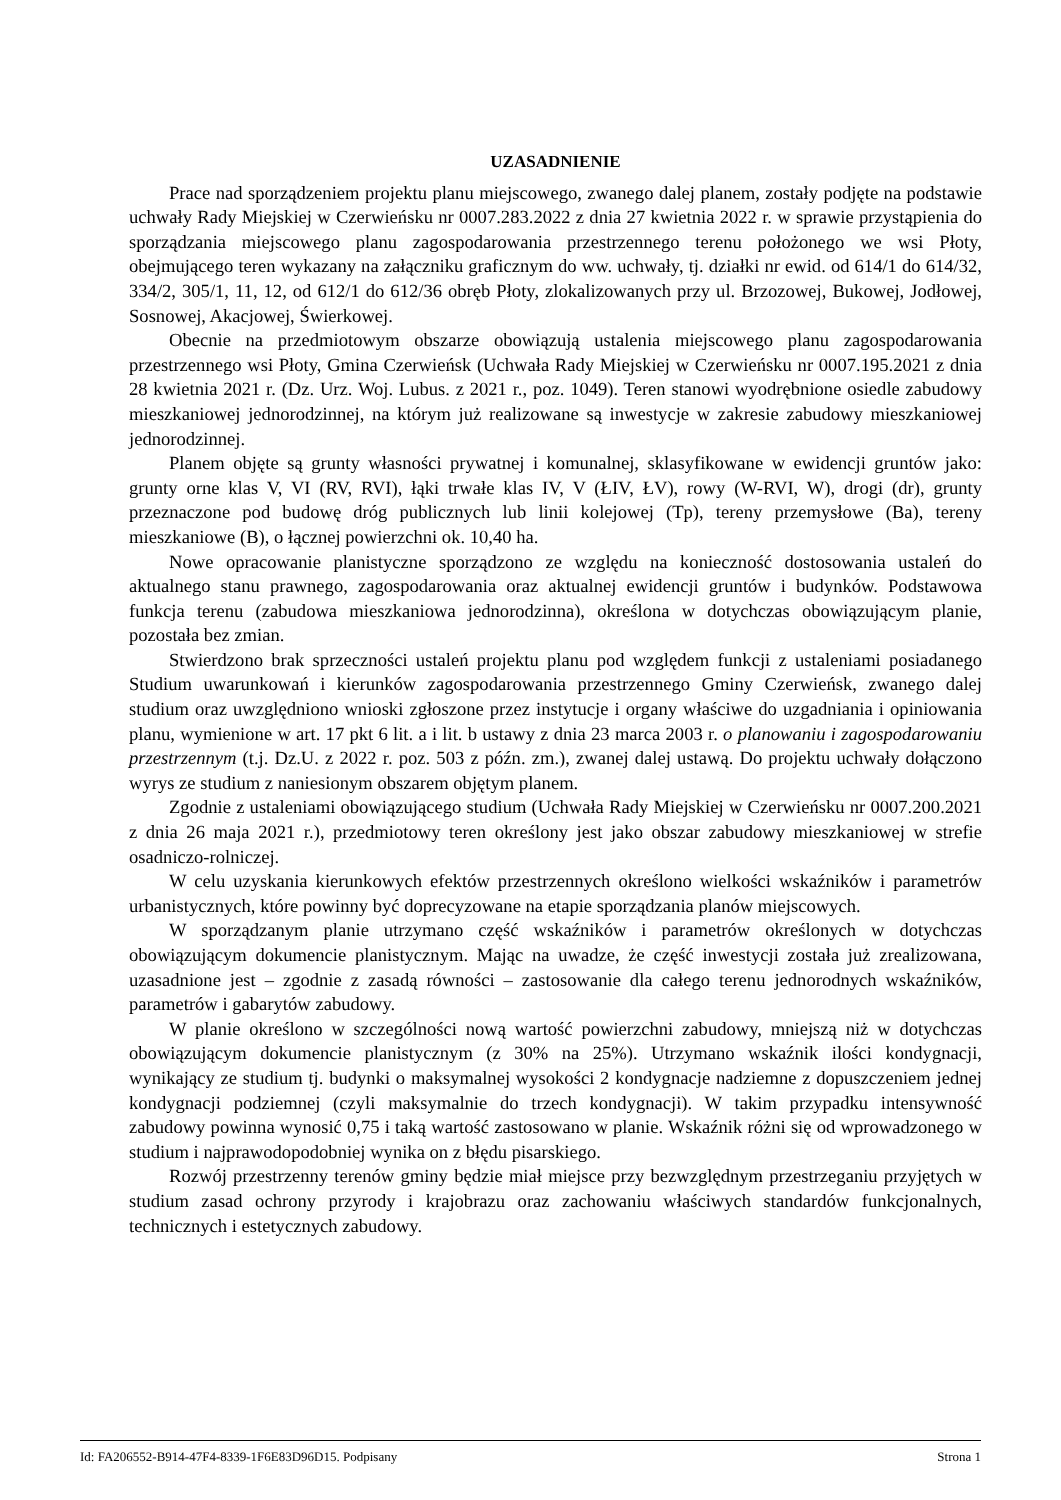UZASADNIENIE
Prace nad sporządzeniem projektu planu miejscowego, zwanego dalej planem, zostały podjęte na podstawie uchwały Rady Miejskiej w Czerwieńsku nr 0007.283.2022 z dnia 27 kwietnia 2022 r. w sprawie przystąpienia do sporządzania miejscowego planu zagospodarowania przestrzennego terenu położonego we wsi Płoty, obejmującego teren wykazany na załączniku graficznym do ww. uchwały, tj. działki nr ewid. od 614/1 do 614/32, 334/2, 305/1, 11, 12, od 612/1 do 612/36 obręb Płoty, zlokalizowanych przy ul. Brzozowej, Bukowej, Jodłowej, Sosnowej, Akacjowej, Świerkowej.
Obecnie na przedmiotowym obszarze obowiązują ustalenia miejscowego planu zagospodarowania przestrzennego wsi Płoty, Gmina Czerwieńsk (Uchwała Rady Miejskiej w Czerwieńsku nr 0007.195.2021 z dnia 28 kwietnia 2021 r. (Dz. Urz. Woj. Lubus. z 2021 r., poz. 1049). Teren stanowi wyodrębnione osiedle zabudowy mieszkaniowej jednorodzinnej, na którym już realizowane są inwestycje w zakresie zabudowy mieszkaniowej jednorodzinnej.
Planem objęte są grunty własności prywatnej i komunalnej, sklasyfikowane w ewidencji gruntów jako: grunty orne klas V, VI (RV, RVI), łąki trwałe klas IV, V (ŁIV, ŁV), rowy (W-RVI, W), drogi (dr), grunty przeznaczone pod budowę dróg publicznych lub linii kolejowej (Tp), tereny przemysłowe (Ba), tereny mieszkaniowe (B), o łącznej powierzchni ok. 10,40 ha.
Nowe opracowanie planistyczne sporządzono ze względu na konieczność dostosowania ustaleń do aktualnego stanu prawnego, zagospodarowania oraz aktualnej ewidencji gruntów i budynków. Podstawowa funkcja terenu (zabudowa mieszkaniowa jednorodzinna), określona w dotychczas obowiązującym planie, pozostała bez zmian.
Stwierdzono brak sprzeczności ustaleń projektu planu pod względem funkcji z ustaleniami posiadanego Studium uwarunkowań i kierunków zagospodarowania przestrzennego Gminy Czerwieńsk, zwanego dalej studium oraz uwzględniono wnioski zgłoszone przez instytucje i organy właściwe do uzgadniania i opiniowania planu, wymienione w art. 17 pkt 6 lit. a i lit. b ustawy z dnia 23 marca 2003 r. o planowaniu i zagospodarowaniu przestrzennym (t.j. Dz.U. z 2022 r. poz. 503 z późn. zm.), zwanej dalej ustawą. Do projektu uchwały dołączono wyrys ze studium z naniesionym obszarem objętym planem.
Zgodnie z ustaleniami obowiązującego studium (Uchwała Rady Miejskiej w Czerwieńsku nr 0007.200.2021 z dnia 26 maja 2021 r.), przedmiotowy teren określony jest jako obszar zabudowy mieszkaniowej w strefie osadniczo-rolniczej.
W celu uzyskania kierunkowych efektów przestrzennych określono wielkości wskaźników i parametrów urbanistycznych, które powinny być doprecyzowane na etapie sporządzania planów miejscowych.
W sporządzanym planie utrzymano część wskaźników i parametrów określonych w dotychczas obowiązującym dokumencie planistycznym. Mając na uwadze, że część inwestycji została już zrealizowana, uzasadnione jest – zgodnie z zasadą równości – zastosowanie dla całego terenu jednorodnych wskaźników, parametrów i gabarytów zabudowy.
W planie określono w szczególności nową wartość powierzchni zabudowy, mniejszą niż w dotychczas obowiązującym dokumencie planistycznym (z 30% na 25%). Utrzymano wskaźnik ilości kondygnacji, wynikający ze studium tj. budynki o maksymalnej wysokości 2 kondygnacje nadziemne z dopuszczeniem jednej kondygnacji podziemnej (czyli maksymalnie do trzech kondygnacji). W takim przypadku intensywność zabudowy powinna wynosić 0,75 i taką wartość zastosowano w planie. Wskaźnik różni się od wprowadzonego w studium i najprawodopodobniej wynika on z błędu pisarskiego.
Rozwój przestrzenny terenów gminy będzie miał miejsce przy bezwzględnym przestrzeganiu przyjętych w studium zasad ochrony przyrody i krajobrazu oraz zachowaniu właściwych standardów funkcjonalnych, technicznych i estetycznych zabudowy.
Id: FA206552-B914-47F4-8339-1F6E83D96D15. Podpisany Strona 1